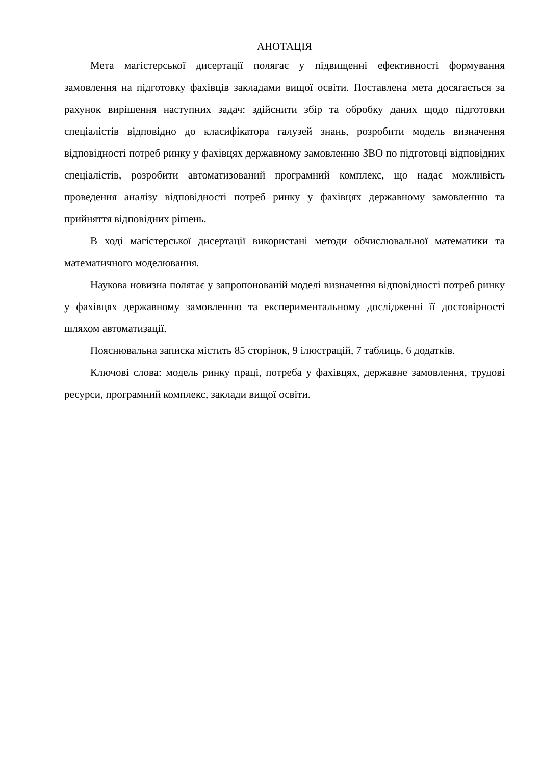АНОТАЦІЯ
Мета магістерської дисертації полягає у підвищенні ефективності формування замовлення на підготовку фахівців закладами вищої освіти. Поставлена мета досягається за рахунок вирішення наступних задач: здійснити збір та обробку даних щодо підготовки спеціалістів відповідно до класифікатора галузей знань, розробити модель визначення відповідності потреб ринку у фахівцях державному замовленню ЗВО по підготовці відповідних спеціалістів, розробити автоматизований програмний комплекс, що надає можливість проведення аналізу відповідності потреб ринку у фахівцях державному замовленню та прийняття відповідних рішень.
В ході магістерської дисертації використані методи обчислювальної математики та математичного моделювання.
Наукова новизна полягає у запропонованій моделі визначення відповідності потреб ринку у фахівцях державному замовленню та експериментальному дослідженні її достовірності шляхом автоматизації.
Пояснювальна записка містить 85 сторінок, 9 ілюстрацій, 7 таблиць, 6 додатків.
Ключові слова: модель ринку праці, потреба у фахівцях, державне замовлення, трудові ресурси, програмний комплекс, заклади вищої освіти.